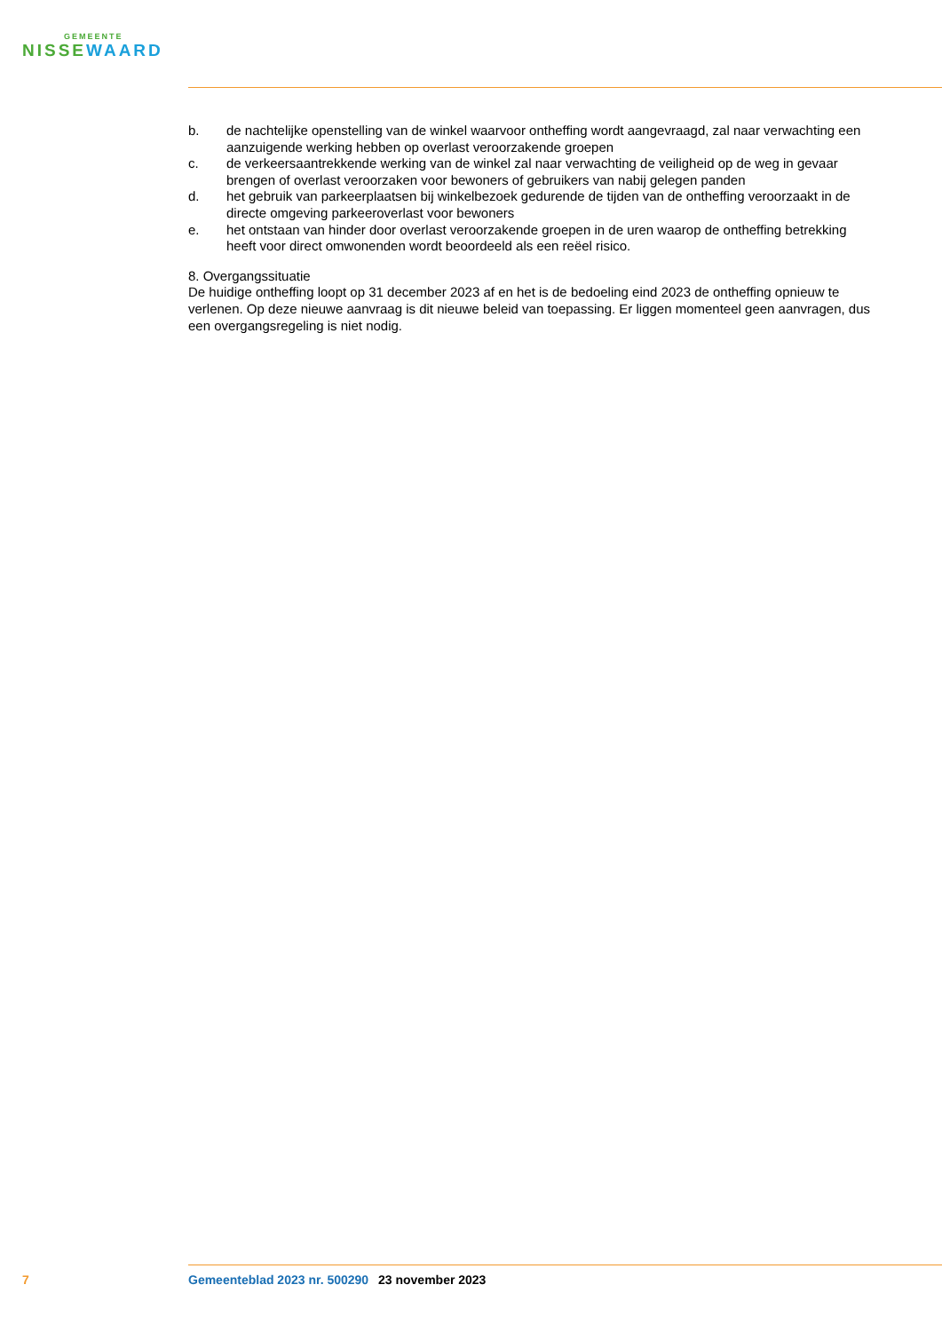GEMEENTE
NISSEWAARD
b. de nachtelijke openstelling van de winkel waarvoor ontheffing wordt aangevraagd, zal naar verwachting een aanzuigende werking hebben op overlast veroorzakende groepen
c. de verkeersaantrekkende werking van de winkel zal naar verwachting de veiligheid op de weg in gevaar brengen of overlast veroorzaken voor bewoners of gebruikers van nabij gelegen panden
d. het gebruik van parkeerplaatsen bij winkelbezoek gedurende de tijden van de ontheffing veroorzaakt in de directe omgeving parkeeroverlast voor bewoners
e. het ontstaan van hinder door overlast veroorzakende groepen in de uren waarop de ontheffing betrekking heeft voor direct omwonenden wordt beoordeeld als een reëel risico.
8. Overgangssituatie
De huidige ontheffing loopt op 31 december 2023 af en het is de bedoeling eind 2023 de ontheffing opnieuw te verlenen. Op deze nieuwe aanvraag is dit nieuwe beleid van toepassing. Er liggen momenteel geen aanvragen, dus een overgangsregeling is niet nodig.
7 Gemeenteblad 2023 nr. 500290
23 november 2023